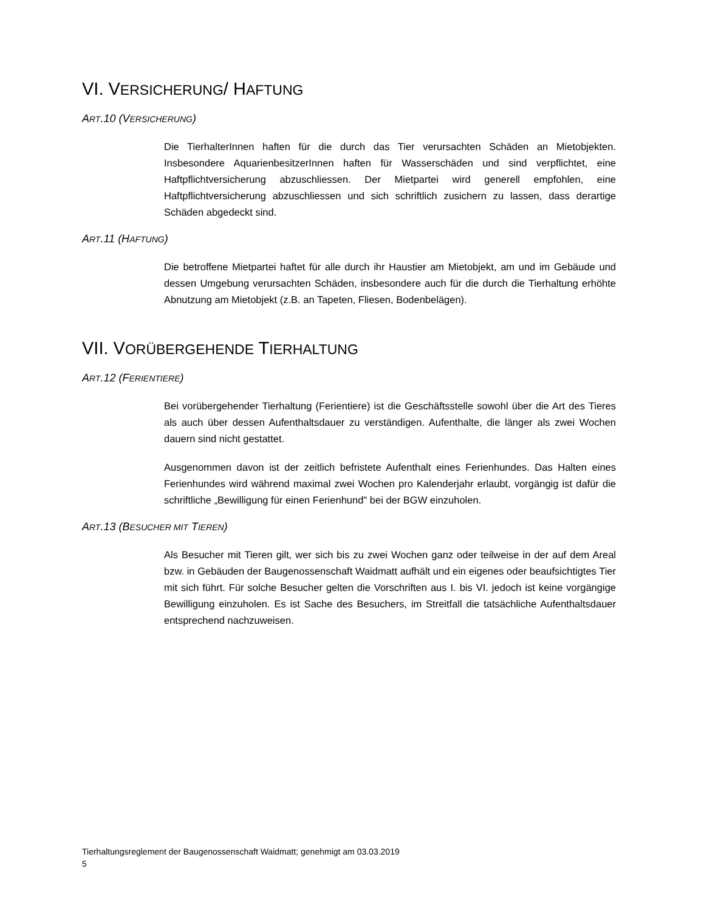VI. VERSICHERUNG/ HAFTUNG
ART.10 (VERSICHERUNG)
Die TierhalterInnen haften für die durch das Tier verursachten Schäden an Mietobjekten. Insbesondere AquarienbesitzerInnen haften für Wasserschäden und sind verpflichtet, eine Haftpflichtversicherung abzuschliessen. Der Mietpartei wird generell empfohlen, eine Haftpflichtversicherung abzuschliessen und sich schriftlich zusichern zu lassen, dass derartige Schäden abgedeckt sind.
ART.11 (HAFTUNG)
Die betroffene Mietpartei haftet für alle durch ihr Haustier am Mietobjekt, am und im Gebäude und dessen Umgebung verursachten Schäden, insbesondere auch für die durch die Tierhaltung erhöhte Abnutzung am Mietobjekt (z.B. an Tapeten, Fliesen, Bodenbelägen).
VII. VORÜBERGEHENDE TIERHALTUNG
ART.12 (FERIENTIERE)
Bei vorübergehender Tierhaltung (Ferientiere) ist die Geschäftsstelle sowohl über die Art des Tieres als auch über dessen Aufenthaltsdauer zu verständigen. Aufenthalte, die länger als zwei Wochen dauern sind nicht gestattet.
Ausgenommen davon ist der zeitlich befristete Aufenthalt eines Ferienhundes. Das Halten eines Ferienhundes wird während maximal zwei Wochen pro Kalenderjahr erlaubt, vorgängig ist dafür die schriftliche „Bewilligung für einen Ferienhund" bei der BGW einzuholen.
ART.13 (BESUCHER MIT TIEREN)
Als Besucher mit Tieren gilt, wer sich bis zu zwei Wochen ganz oder teilweise in der auf dem Areal bzw. in Gebäuden der Baugenossenschaft Waidmatt aufhält und ein eigenes oder beaufsichtigtes Tier mit sich führt. Für solche Besucher gelten die Vorschriften aus I. bis VI. jedoch ist keine vorgängige Bewilligung einzuholen. Es ist Sache des Besuchers, im Streitfall die tatsächliche Aufenthaltsdauer entsprechend nachzuweisen.
Tierhaltungsreglement der Baugenossenschaft Waidmatt; genehmigt am 03.03.2019
5